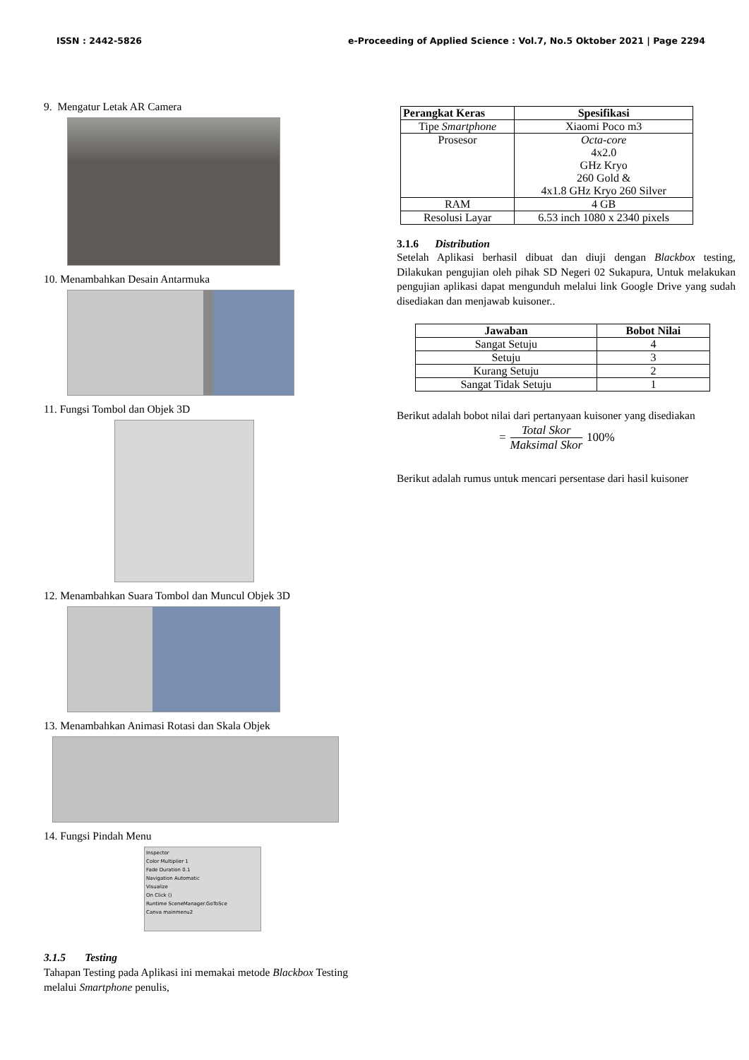ISSN : 2442-5826 e-Proceeding of Applied Science : Vol.7, No.5 Oktober 2021 | Page 2294
9. Mengatur Letak AR Camera
10. Menambahkan Desain Antarmuka
11. Fungsi Tombol dan Objek 3D
12. Menambahkan Suara Tombol dan Muncul Objek 3D
13. Menambahkan Animasi Rotasi dan Skala Objek
14. Fungsi Pindah Menu
Inspector
Color Multiplier 1
Fade Duration 0.1
Navigation Automatic
Visualize
On Click ()
Runtime SceneManager.GoToSce
Canva mainmenu2
3.1.5 Testing
Tahapan Testing pada Aplikasi ini memakai metode Blackbox Testing melalui Smartphone penulis,
| Perangkat Keras | Spesifikasi |
| --- | --- |
| Tipe Smartphone | Xiaomi Poco m3 |
| Prosesor | Octa-core 4x2.0 GHz Kryo 260 Gold & 4x1.8 GHz Kryo 260 Silver |
| RAM | 4 GB |
| Resolusi Layar | 6.53 inch 1080 x 2340 pixels |
3.1.6 Distribution
Setelah Aplikasi berhasil dibuat dan diuji dengan Blackbox testing, Dilakukan pengujian oleh pihak SD Negeri 02 Sukapura, Untuk melakukan pengujian aplikasi dapat mengunduh melalui link Google Drive yang sudah disediakan dan menjawab kuisoner..
| Jawaban | Bobot Nilai |
| --- | --- |
| Sangat Setuju | 4 |
| Setuju | 3 |
| Kurang Setuju | 2 |
| Sangat Tidak Setuju | 1 |
Berikut adalah bobot nilai dari pertanyaan kuisoner yang disediakan
= Total Skor
Maksimal Skor 100%
Berikut adalah rumus untuk mencari persentase dari hasil kuisoner